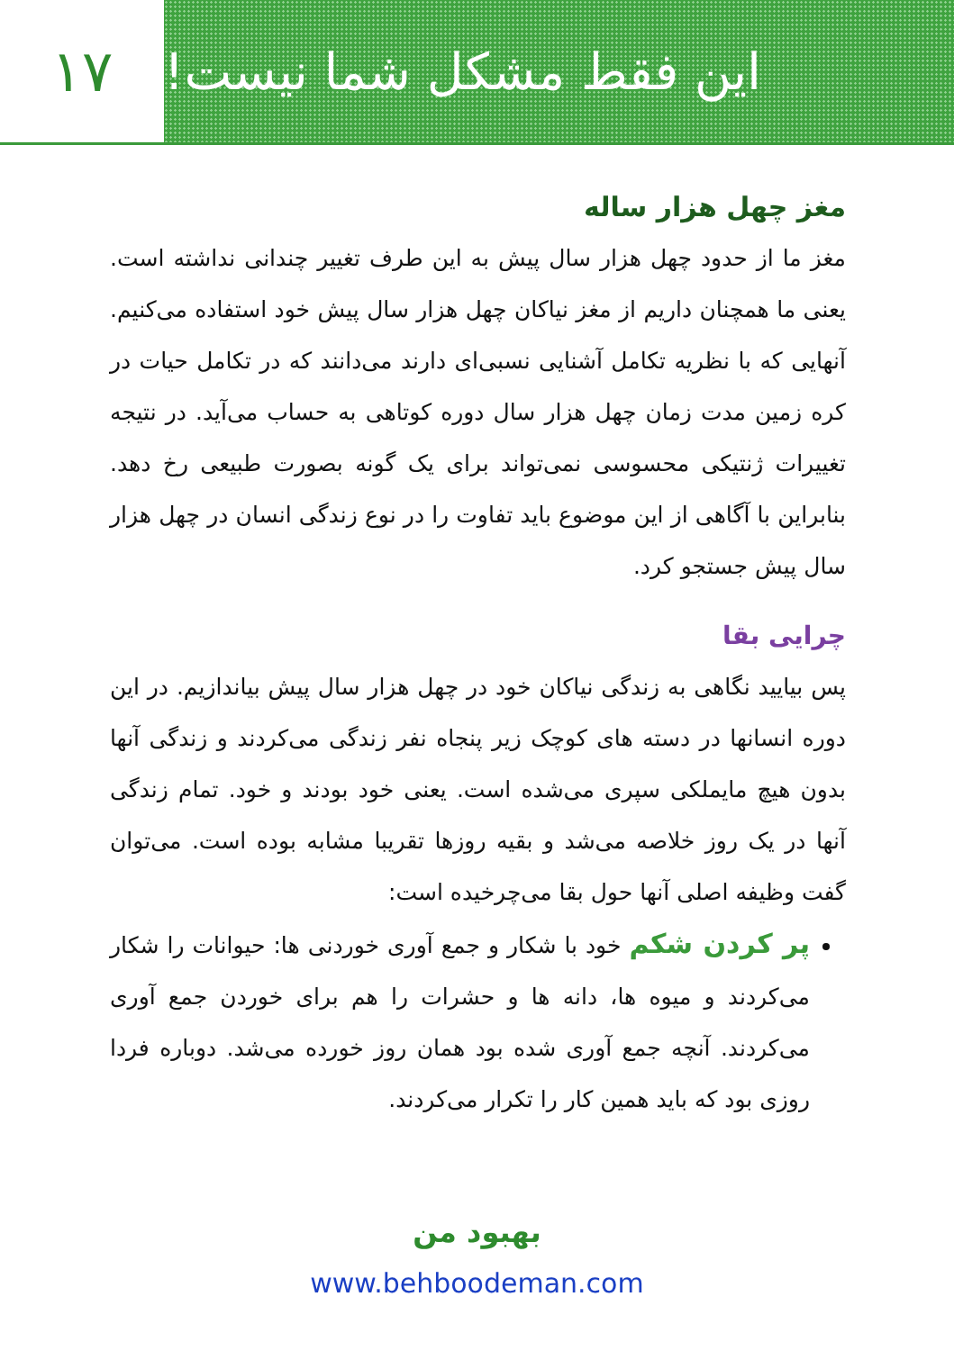۱۷ این فقط مشکل شما نیست!
مغز چهل هزار ساله
مغز ما از حدود چهل هزار سال پیش به این طرف تغییر چندانی نداشته است. یعنی ما همچنان داریم از مغز نیاکان چهل هزار سال پیش خود استفاده می‌کنیم. آنهایی که با نظریه تکامل آشنایی نسبی‌ای دارند می‌دانند که در تکامل حیات در کره زمین مدت زمان چهل هزار سال دوره کوتاهی به حساب می‌آید. در نتیجه تغییرات ژنتیکی محسوسی نمی‌تواند برای یک گونه بصورت طبیعی رخ دهد. بنابراین با آگاهی از این موضوع باید تفاوت را در نوع زندگی انسان در چهل هزار سال پیش جستجو کرد.
چرایی بقا
پس بیایید نگاهی به زندگی نیاکان خود در چهل هزار سال پیش بیاندازیم. در این دوره انسانها در دسته های کوچک زیر پنجاه نفر زندگی می‌کردند و زندگی آنها بدون هیچ مایملکی سپری می‌شده است. یعنی خود بودند و خود. تمام زندگی آنها در یک روز خلاصه می‌شد و بقیه روزها تقریبا مشابه بوده است. می‌توان گفت وظیفه اصلی آنها حول بقا می‌چرخیده است:
پر کردن شکم خود با شکار و جمع آوری خوردنی ها: حیوانات را شکار می‌کردند و میوه ها، دانه ها و حشرات را هم برای خوردن جمع آوری می‌کردند. آنچه جمع آوری شده بود همان روز خورده می‌شد. دوباره فردا روزی بود که باید همین کار را تکرار می‌کردند.
بهبود من
www.behboodeman.com